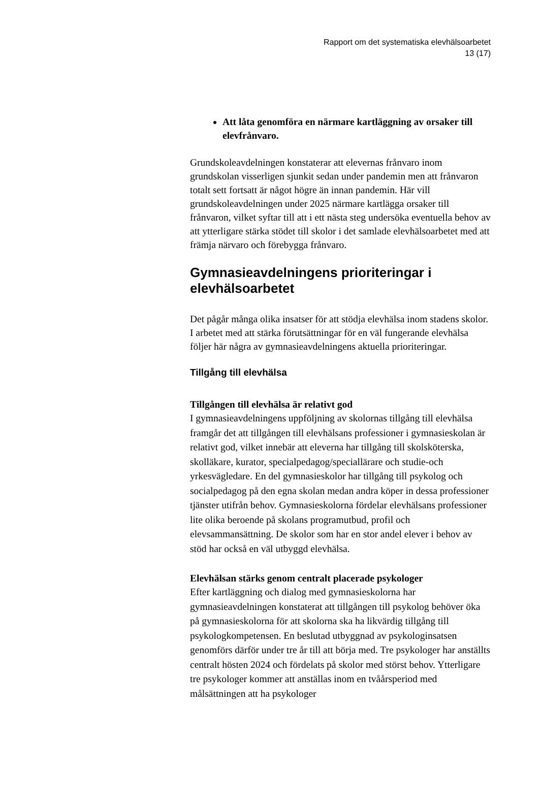Rapport om det systematiska elevhälsoarbetet
13 (17)
Att låta genomföra en närmare kartläggning av orsaker till elevfrånvaro.
Grundskoleavdelningen konstaterar att elevernas frånvaro inom grundskolan visserligen sjunkit sedan under pandemin men att frånvaron totalt sett fortsatt är något högre än innan pandemin. Här vill grundskoleavdelningen under 2025 närmare kartlägga orsaker till frånvaron, vilket syftar till att i ett nästa steg undersöka eventuella behov av att ytterligare stärka stödet till skolor i det samlade elevhälsoarbetet med att främja närvaro och förebygga frånvaro.
Gymnasieavdelningens prioriteringar i elevhälsoarbetet
Det pågår många olika insatser för att stödja elevhälsa inom stadens skolor. I arbetet med att stärka förutsättningar för en väl fungerande elevhälsa följer här några av gymnasieavdelningens aktuella prioriteringar.
Tillgång till elevhälsa
Tillgången till elevhälsa är relativt god
I gymnasieavdelningens uppföljning av skolornas tillgång till elevhälsa framgår det att tillgången till elevhälsans professioner i gymnasieskolan är relativt god, vilket innebär att eleverna har tillgång till skolsköterska, skolläkare, kurator, specialpedagog/speciallärare och studie-och yrkesvägledare. En del gymnasieskolor har tillgång till psykolog och socialpedagog på den egna skolan medan andra köper in dessa professioner tjänster utifrån behov. Gymnasieskolorna fördelar elevhälsans professioner lite olika beroende på skolans programutbud, profil och elevsammansättning. De skolor som har en stor andel elever i behov av stöd har också en väl utbyggd elevhälsa.
Elevhälsan stärks genom centralt placerade psykologer
Efter kartläggning och dialog med gymnasieskolorna har gymnasieavdelningen konstaterat att tillgången till psykolog behöver öka på gymnasieskolorna för att skolorna ska ha likvärdig tillgång till psykologkompetensen. En beslutad utbyggnad av psykologinsatsen genomförs därför under tre år till att börja med. Tre psykologer har anställts centralt hösten 2024 och fördelats på skolor med störst behov. Ytterligare tre psykologer kommer att anställas inom en tvåårsperiod med målsättningen att ha psykologer